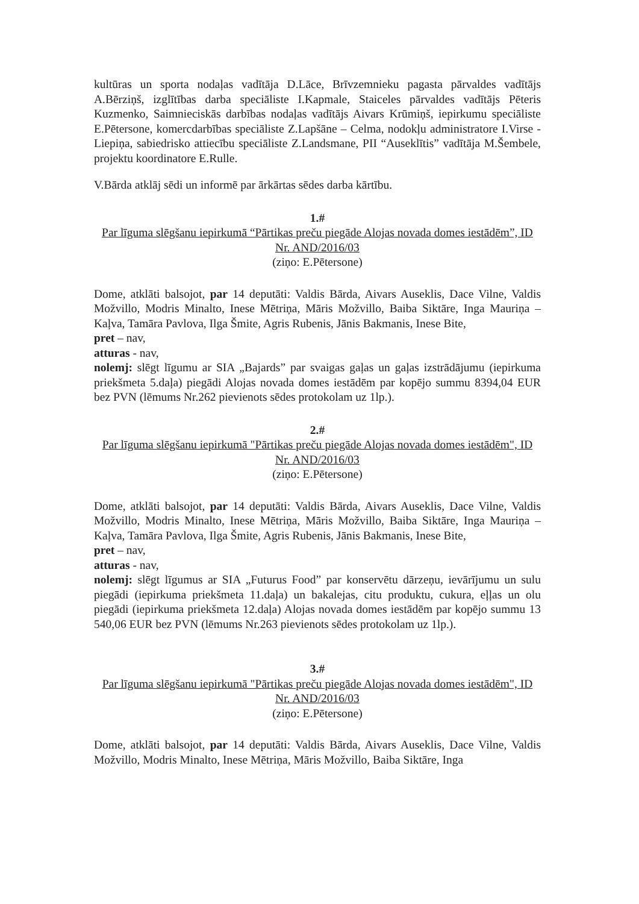kultūras un sporta nodaļas vadītāja D.Lāce, Brīvzemnieku pagasta pārvaldes vadītājs A.Bērziņš, izglītības darba speciāliste I.Kapmale, Staiceles pārvaldes vadītājs Pēteris Kuzmenko, Saimnieciskās darbības nodaļas vadītājs Aivars Krūmiņš, iepirkumu speciāliste E.Pētersone, komercdarbības speciāliste Z.Lapšāne – Celma, nodokļu administratore I.Virse - Liepiņa, sabiedrisko attiecību speciāliste Z.Landsmane, PII “Auseklītis” vadītāja M.Šembele, projektu koordinatore E.Rulle.
V.Bārda atklāj sēdi un informē par ārkārtas sēdes darba kārtību.
1.#
Par līguma slēgšanu iepirkumā “Pārtikas preču piegāde Alojas novada domes iestādēm”, ID Nr. AND/2016/03
(ziņo: E.Pētersone)
Dome, atklāti balsojot, par 14 deputāti: Valdis Bārda, Aivars Auseklis, Dace Vilne, Valdis Možvillo, Modris Minalto, Inese Mētriņa, Māris Možvillo, Baiba Siktāre, Inga Mauriņa – Kaļva, Tamāra Pavlova, Ilga Šmite, Agris Rubenis, Jānis Bakmanis, Inese Bite,
pret – nav,
atturas - nav,
nolemj: slēgt līgumu ar SIA „Bajards” par svaigas gaļas un gaļas izstrādājumu (iepirkuma priekšmeta 5.daļa) piegādi Alojas novada domes iestādēm par kopējo summu 8394,04 EUR bez PVN (lēmums Nr.262 pievienots sēdes protokolam uz 1lp.).
2.#
Par līguma slēgšanu iepirkumā "Pārtikas preču piegāde Alojas novada domes iestādēm", ID Nr. AND/2016/03
(ziņo: E.Pētersone)
Dome, atklāti balsojot, par 14 deputāti: Valdis Bārda, Aivars Auseklis, Dace Vilne, Valdis Možvillo, Modris Minalto, Inese Mētriņa, Māris Možvillo, Baiba Siktāre, Inga Mauriņa – Kaļva, Tamāra Pavlova, Ilga Šmite, Agris Rubenis, Jānis Bakmanis, Inese Bite,
pret – nav,
atturas - nav,
nolemj: slēgt līgumus ar SIA „Futurus Food” par konservētu dārzeņu, ievārījumu un sulu piegādi (iepirkuma priekšmeta 11.daļa) un bakalejas, citu produktu, cukura, eļļas un olu piegādi (iepirkuma priekšmeta 12.daļa) Alojas novada domes iestādēm par kopējo summu 13 540,06 EUR bez PVN (lēmums Nr.263 pievienots sēdes protokolam uz 1lp.).
3.#
Par līguma slēgšanu iepirkumā "Pārtikas preču piegāde Alojas novada domes iestādēm", ID Nr. AND/2016/03
(ziņo: E.Pētersone)
Dome, atklāti balsojot, par 14 deputāti: Valdis Bārda, Aivars Auseklis, Dace Vilne, Valdis Možvillo, Modris Minalto, Inese Mētriņa, Māris Možvillo, Baiba Siktāre, Inga